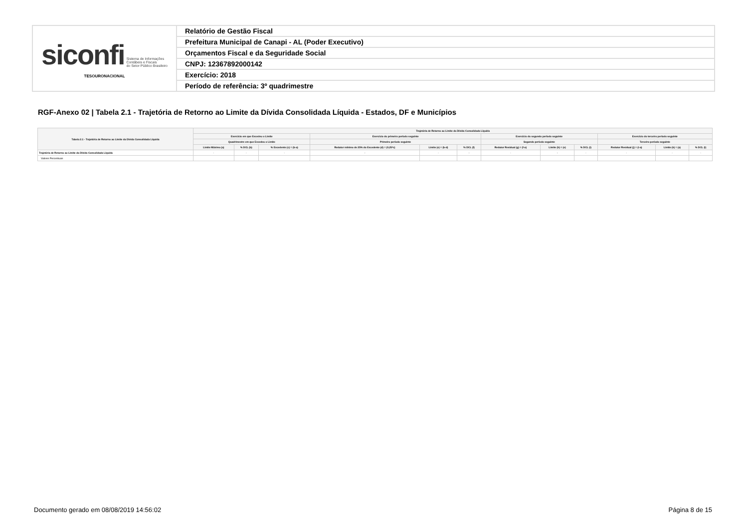| siconfi Sistema de Informações Contábeis e Fiscais do Setor Público Brasileiro TESOURONACIONAL | Relatório de Gestão Fiscal |
| | Prefeitura Municipal de Canapi - AL (Poder Executivo) |
| | Orçamentos Fiscal e da Seguridade Social |
| | CNPJ: 12367892000142 |
| | Exercício: 2018 |
| | Período de referência: 3º quadrimestre |
RGF-Anexo 02 | Tabela 2.1 - Trajetória de Retorno ao Limite da Dívida Consolidada Líquida - Estados, DF e Municípios
| Tabela 2.1 - Trajetória de Retorno ao Limite da Dívida Consolidada Líquida | Trajetória de Retorno ao Limite da Dívida Consolidada Líquida | | | | | | | | | | | |
| --- | --- | --- | --- | --- | --- | --- | --- | --- | --- | --- | --- | --- |
| | Exercício em que Excedeu o Limite | | | Exercício do primeiro período seguinte | | | Exercício do segundo período seguinte | | | Exercício do terceiro período seguinte | | |
| | Quadrimestre em que Excedeu o Limite | | | Primeiro período seguinte | | | Segundo período seguinte | | | Terceiro período seguinte | | |
| | Limite Máximo (a) | % DCL (b) | % Excedente (c) = (b-a) | Redutor mínimo de 25% do Excedente (d) = (0,25*c) | Limite (e) = (b-d) | % DCL (f) | Redutor Residual (g) = (f-a) | Limite (h) = (e) | % DCL (i) | Redutor Residual (j) = (i-a) | Limite (k) = (a) | % DCL (l) |
| Trajetória de Retorno ao Limite da Dívida Consolidada Líquida | - | - | - | - | - | - | - | - | - | - | - | - |
| Valores Percentuais | | | | | | | | | | | | |
Documento gerado em 08/08/2019 14:56:02
Página 8 de 15